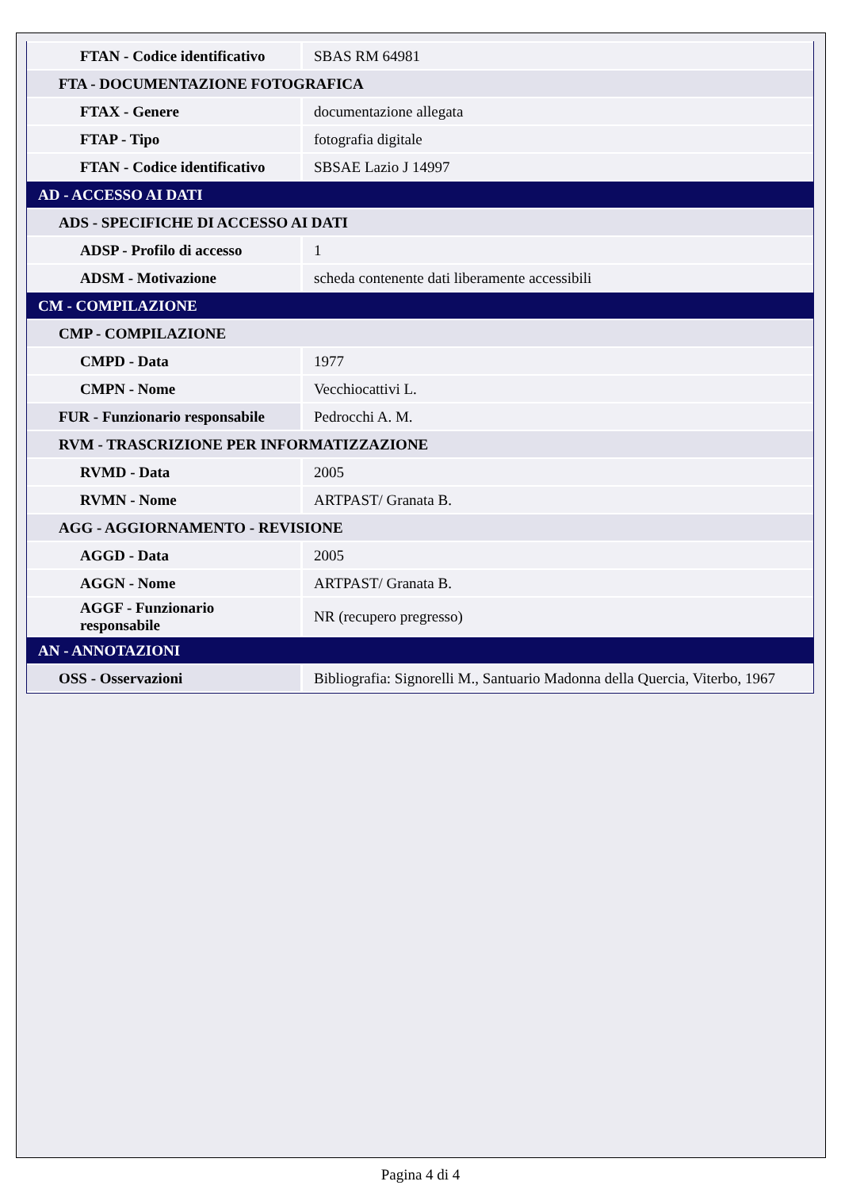| FTAN - Codice identificativo | SBAS RM 64981 |
| FTA - DOCUMENTAZIONE FOTOGRAFICA | |
| FTAX - Genere | documentazione allegata |
| FTAP - Tipo | fotografia digitale |
| FTAN - Codice identificativo | SBSAE Lazio J 14997 |
| AD - ACCESSO AI DATI | |
| ADS - SPECIFICHE DI ACCESSO AI DATI | |
| ADSP - Profilo di accesso | 1 |
| ADSM - Motivazione | scheda contenente dati liberamente accessibili |
| CM - COMPILAZIONE | |
| CMP - COMPILAZIONE | |
| CMPD - Data | 1977 |
| CMPN - Nome | Vecchiocattivi L. |
| FUR - Funzionario responsabile | Pedrocchi A. M. |
| RVM - TRASCRIZIONE PER INFORMATIZZAZIONE | |
| RVMD - Data | 2005 |
| RVMN - Nome | ARTPAST/ Granata B. |
| AGG - AGGIORNAMENTO - REVISIONE | |
| AGGD - Data | 2005 |
| AGGN - Nome | ARTPAST/ Granata B. |
| AGGF - Funzionario responsabile | NR (recupero pregresso) |
| AN - ANNOTAZIONI | |
| OSS - Osservazioni | Bibliografia: Signorelli M., Santuario Madonna della Quercia, Viterbo, 1967 |
Pagina 4 di 4